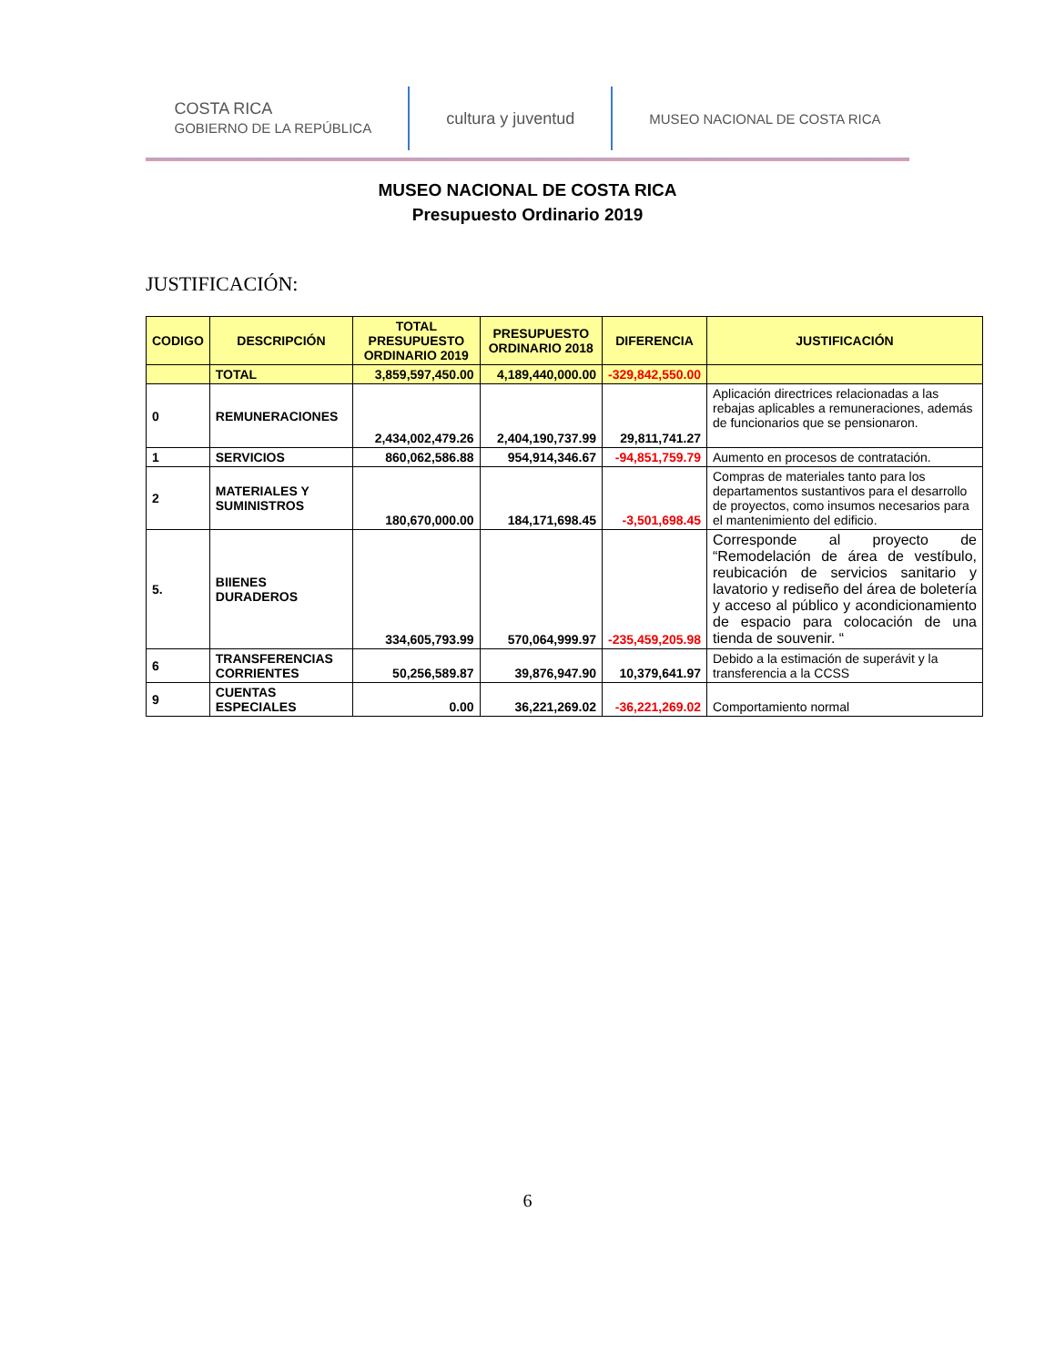COSTA RICA
GOBIERNO DE LA REPÚBLICA
cultura y juventud
MUSEO NACIONAL DE COSTA RICA
MUSEO NACIONAL DE COSTA RICA
Presupuesto Ordinario 2019
JUSTIFICACIÓN:
| CODIGO | DESCRIPCIÓN | TOTAL PRESUPUESTO ORDINARIO 2019 | PRESUPUESTO ORDINARIO 2018 | DIFERENCIA | JUSTIFICACIÓN |
| --- | --- | --- | --- | --- | --- |
| | TOTAL | 3,859,597,450.00 | 4,189,440,000.00 | -329,842,550.00 | |
| 0 | REMUNERACIONES | 2,434,002,479.26 | 2,404,190,737.99 | 29,811,741.27 | Aplicación directrices relacionadas a las rebajas aplicables a remuneraciones, además de funcionarios que se pensionaron. |
| 1 | SERVICIOS | 860,062,586.88 | 954,914,346.67 | -94,851,759.79 | Aumento en procesos de contratación. |
| 2 | MATERIALES Y SUMINISTROS | 180,670,000.00 | 184,171,698.45 | -3,501,698.45 | Compras de materiales tanto para los departamentos sustantivos para el desarrollo de proyectos, como insumos necesarios para el mantenimiento del edificio. |
| 5. | BIIENES DURADEROS | 334,605,793.99 | 570,064,999.97 | -235,459,205.98 | Corresponde al proyecto de “Remodelación de área de vestíbulo, reubicación de servicios sanitario y lavatorio y rediseño del área de boletería y acceso al público y acondicionamiento de espacio para colocación de una tienda de souvenir. “ |
| 6 | TRANSFERENCIAS CORRIENTES | 50,256,589.87 | 39,876,947.90 | 10,379,641.97 | Debido a la estimación de superávit y la transferencia a la CCSS |
| 9 | CUENTAS ESPECIALES | 0.00 | 36,221,269.02 | -36,221,269.02 | Comportamiento normal |
6